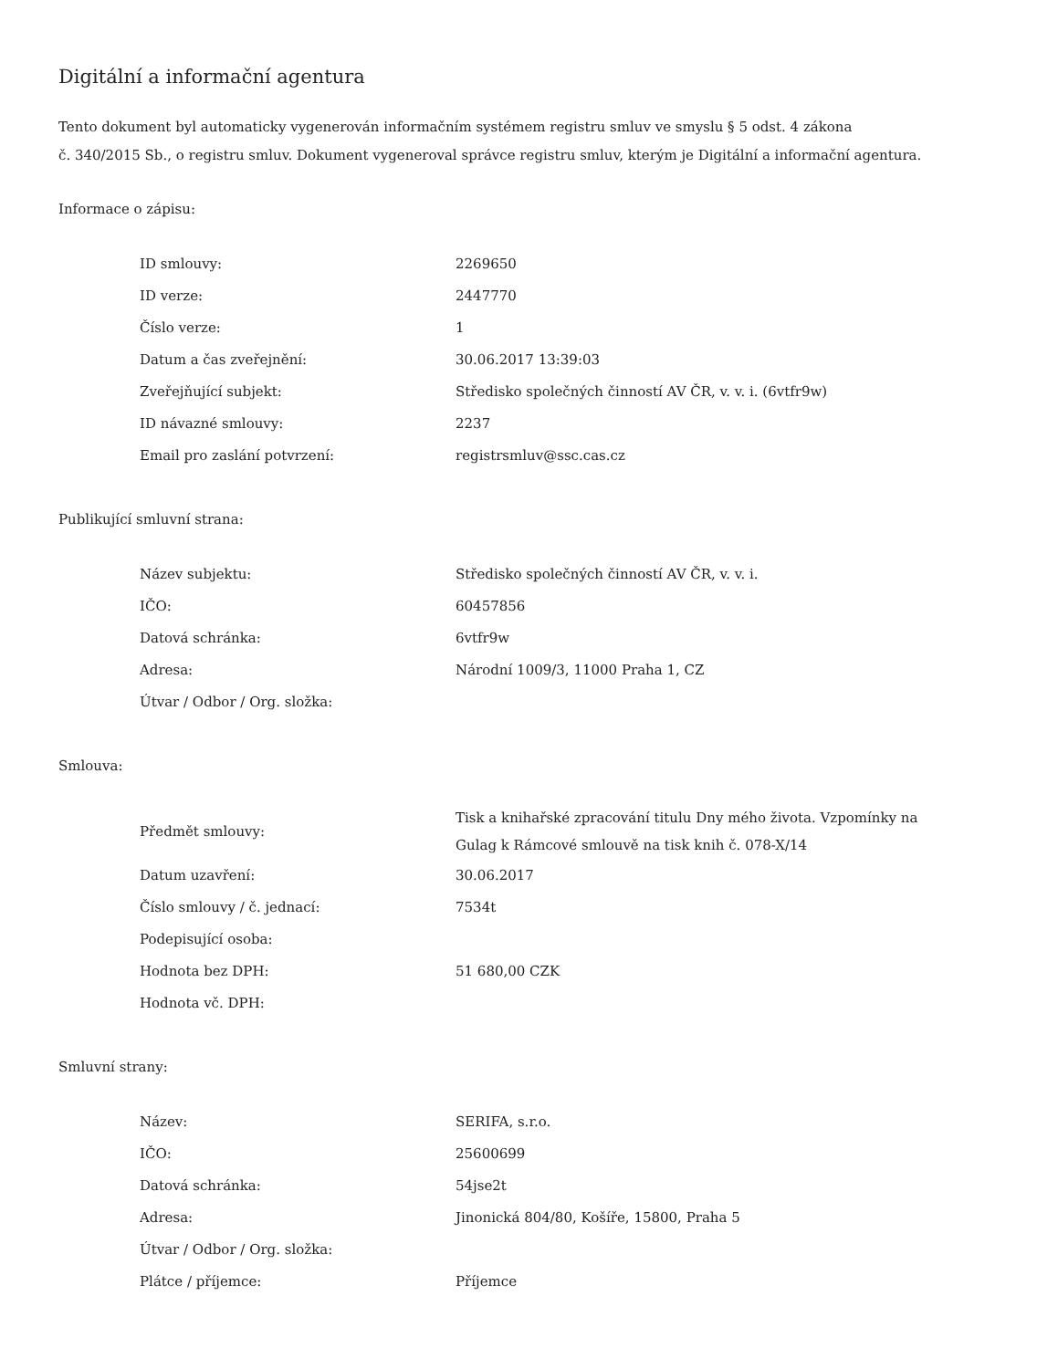Digitální a informační agentura
Tento dokument byl automaticky vygenerován informačním systémem registru smluv ve smyslu § 5 odst. 4 zákona
č. 340/2015 Sb., o registru smluv. Dokument vygeneroval správce registru smluv, kterým je Digitální a informační agentura.
Informace o zápisu:
| ID smlouvy: | 2269650 |
| ID verze: | 2447770 |
| Číslo verze: | 1 |
| Datum a čas zveřejnění: | 30.06.2017 13:39:03 |
| Zveřejňující subjekt: | Středisko společných činností AV ČR, v. v. i. (6vtfr9w) |
| ID návazné smlouvy: | 2237 |
| Email pro zaslání potvrzení: | registrsmluv@ssc.cas.cz |
Publikující smluvní strana:
| Název subjektu: | Středisko společných činností AV ČR, v. v. i. |
| IČO: | 60457856 |
| Datová schránka: | 6vtfr9w |
| Adresa: | Národní 1009/3, 11000 Praha 1, CZ |
| Útvar / Odbor / Org. složka: | |
Smlouva:
| Předmět smlouvy: | Tisk a knihařské zpracování titulu Dny mého života. Vzpomínky na Gulag k Rámcové smlouvě na tisk knih č. 078-X/14 |
| Datum uzavření: | 30.06.2017 |
| Číslo smlouvy / č. jednací: | 7534t |
| Podepisující osoba: | |
| Hodnota bez DPH: | 51 680,00 CZK |
| Hodnota vč. DPH: | |
Smluvní strany:
| Název: | SERIFA, s.r.o. |
| IČO: | 25600699 |
| Datová schránka: | 54jse2t |
| Adresa: | Jinonická 804/80, Košíře, 15800, Praha 5 |
| Útvar / Odbor / Org. složka: | |
| Plátce / příjemce: | Příjemce |